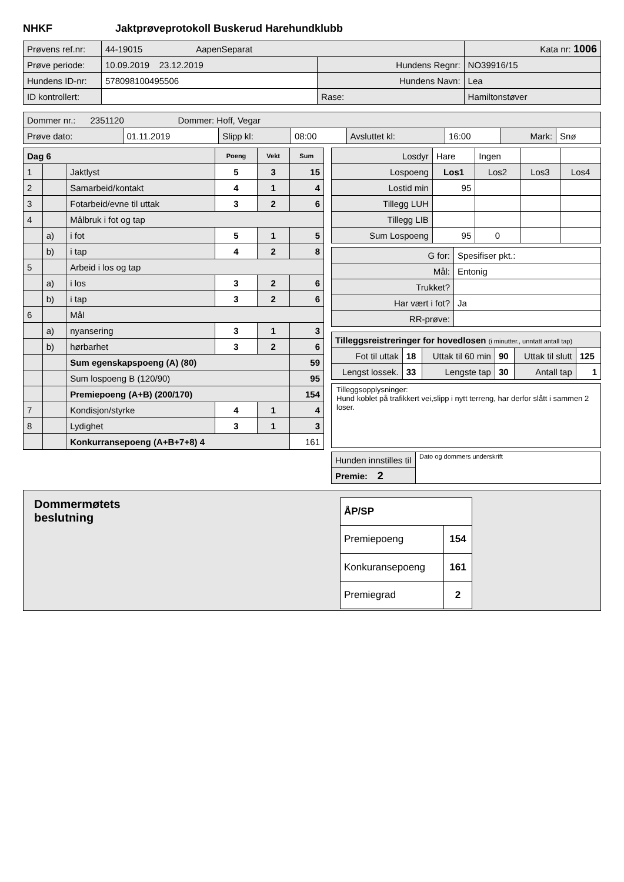NHKF Jaktprøveprotokoll Buskerud Harehundklubb
| Prøvens ref.nr: | 44-19015 AapenSeparat | | Kata nr: 1006 |
| Prøve periode: | 10.09.2019 23.12.2019 | Hundens Regnr: | NO39916/15 |
| Hundens ID-nr: | 578098100495506 | Hundens Navn: | Lea |
| ID kontrollert: | | Rase: | Hamiltonstøver |
| Dommer nr.: 2351120 Dommer: Hoff, Vegar | | | | | | | |
| Prøve dato: | 01.11.2019 | Slipp kl: | 08:00 | Avsluttet kl: | 16:00 | Mark: | Snø |
| Dag 6 | | | Poeng | Vekt | Sum |
| --- | --- | --- | --- | --- | --- |
| 1 | | Jaktlyst | 5 | 3 | 15 |
| 2 | | Samarbeid/kontakt | 4 | 1 | 4 |
| 3 | | Fotarbeid/evne til uttak | 3 | 2 | 6 |
| 4 | | Målbruk i fot og tap | | | |
| | a) | i fot | 5 | 1 | 5 |
| | b) | i tap | 4 | 2 | 8 |
| 5 | | Arbeid i los og tap | | | |
| | a) | i los | 3 | 2 | 6 |
| | b) | i tap | 3 | 2 | 6 |
| 6 | | Mål | | | |
| | a) | nyansering | 3 | 1 | 3 |
| | b) | hørbarhet | 3 | 2 | 6 |
| | | Sum egenskapspoeng (A) (80) | | | 59 |
| | | Sum lospoeng B (120/90) | | | 95 |
| | | Premiepoeng (A+B) (200/170) | | | 154 |
| 7 | | Kondisjon/styrke | 4 | 1 | 4 |
| 8 | | Lydighet | 3 | 1 | 3 |
| | | Konkurransepoeng (A+B+7+8) 4 | | | 161 |
| Losdyr | Hare | Ingen | | |
| Lospoeng | Los1 | Los2 | Los3 | Los4 |
| Lostid min | 95 | | | |
| Tillegg LUH | | | | |
| Tillegg LIB | | | | |
| Sum Lospoeng | 95 | 0 | | |
| G for: | Spesifiser pkt.: |
| Mål: | Entonig |
| Trukket? | |
| Har vært i fot? | Ja |
| RR-prøve: | |
| Tilleggsreistreringer for hovedlosen (i minutter., unntatt antall tap) | | | | | |
| Fot til uttak | 18 | Uttak til 60 min | 90 | Uttak til slutt | 125 |
| Lengst lossek. | 33 | Lengste tap | 30 | Antall tap | 1 |
Tilleggsopplysninger:
Hund koblet på trafikkert vei,slipp i nytt terreng, har derfor slått i sammen 2 loser.
| Hunden innstilles til | Dato og dommers underskrift |
| Premie: 2 | |
Dommermøtets
beslutning
| ÅP/SP | |
| --- | --- |
| Premiepoeng | 154 |
| Konkuransepoeng | 161 |
| Premiegrad | 2 |